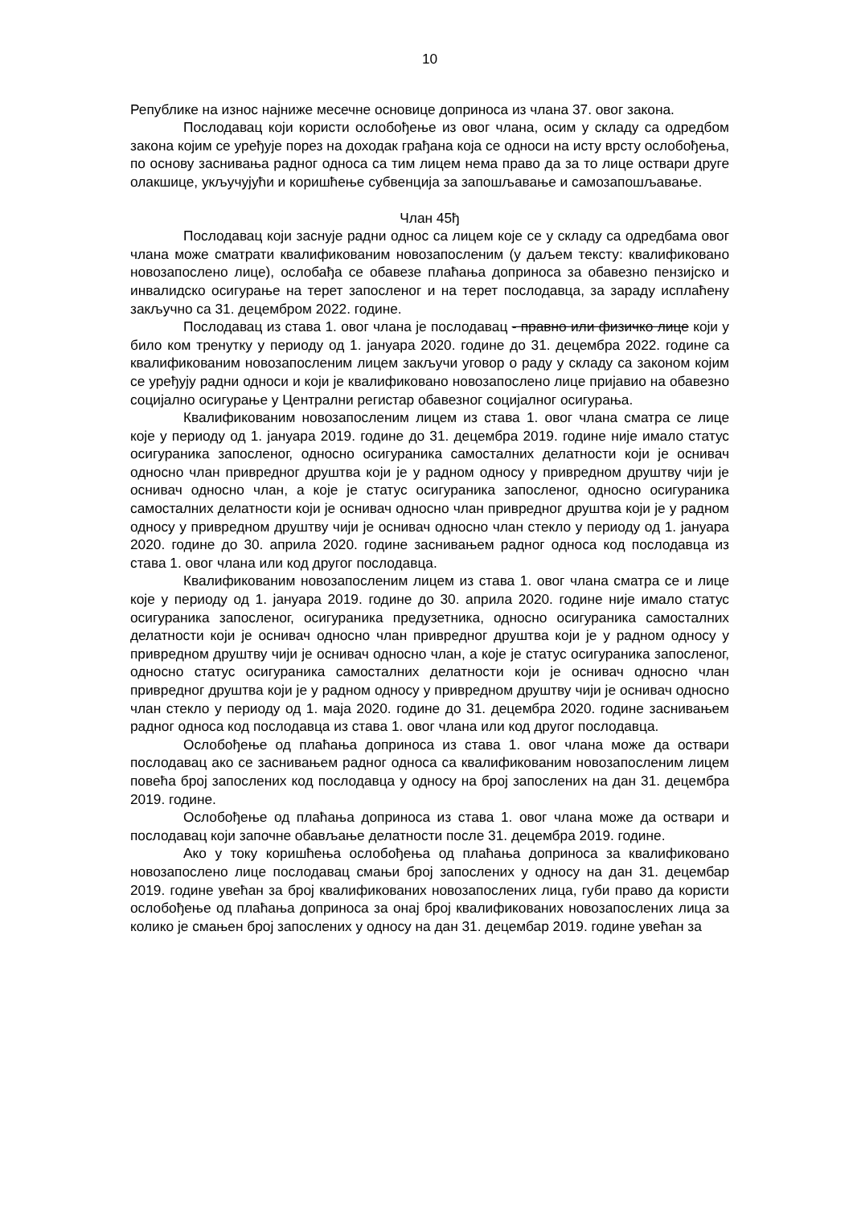10
Републике на износ најниже месечне основице доприноса из члана 37. овог закона.
Послодавац који користи ослобођење из овог члана, осим у складу са одредбом закона којим се уређује порез на доходак грађана која се односи на исту врсту ослобођења, по основу заснивања радног односа са тим лицем нема право да за то лице оствари друге олакшице, укључујући и коришћење субвенција за запошљавање и самозапошљавање.
Члан 45ђ
Послодавац који заснује радни однос са лицем које се у складу са одредбама овог члана може сматрати квалификованим новозапосленим (у даљем тексту: квалификовано новозапослено лице), ослобађа се обавезе плаћања доприноса за обавезно пензијско и инвалидско осигурање на терет запосленог и на терет послодавца, за зараду исплаћену закључно са 31. децембром 2022. године.
Послодавац из става 1. овог члана је послодавац - правно или физичко лице који у било ком тренутку у периоду од 1. јануара 2020. године до 31. децембра 2022. године са квалификованим новозапосленим лицем закључи уговор о раду у складу са законом којим се уређују радни односи и који је квалификовано новозапослено лице пријавио на обавезно социјално осигурање у Централни регистар обавезног социјалног осигурања.
Квалификованим новозапосленим лицем из става 1. овог члана сматра се лице које у периоду од 1. јануара 2019. године до 31. децембра 2019. године није имало статус осигураника запосленог, односно осигураника самосталних делатности који је оснивач односно члан привредног друштва који је у радном односу у привредном друштву чији је оснивач односно члан, а које је статус осигураника запосленог, односно осигураника самосталних делатности који је оснивач односно члан привредног друштва који је у радном односу у привредном друштву чији је оснивач односно члан стекло у периоду од 1. јануара 2020. године до 30. априла 2020. године заснивањем радног односа код послодавца из става 1. овог члана или код другог послодавца.
Квалификованим новозапосленим лицем из става 1. овог члана сматра се и лице које у периоду од 1. јануара 2019. године до 30. априла 2020. године није имало статус осигураника запосленог, осигураника предузетника, односно осигураника самосталних делатности који је оснивач односно члан привредног друштва који је у радном односу у привредном друштву чији је оснивач односно члан, а које је статус осигураника запосленог, односно статус осигураника самосталних делатности који је оснивач односно члан привредног друштва који је у радном односу у привредном друштву чији је оснивач односно члан стекло у периоду од 1. маја 2020. године до 31. децембра 2020. године заснивањем радног односа код послодавца из става 1. овог члана или код другог послодавца.
Ослобођење од плаћања доприноса из става 1. овог члана може да оствари послодавац ако се заснивањем радног односа са квалификованим новозапосленим лицем повећа број запослених код послодавца у односу на број запослених на дан 31. децембра 2019. године.
Ослобођење од плаћања доприноса из става 1. овог члана може да оствари и послодавац који започне обављање делатности после 31. децембра 2019. године.
Ако у току коришћења ослобођења од плаћања доприноса за квалификовано новозапослено лице послодавац смањи број запослених у односу на дан 31. децембар 2019. године увећан за број квалификованих новозапослених лица, губи право да користи ослобођење од плаћања доприноса за онај број квалификованих новозапослених лица за колико је смањен број запослених у односу на дан 31. децембар 2019. године увећан за